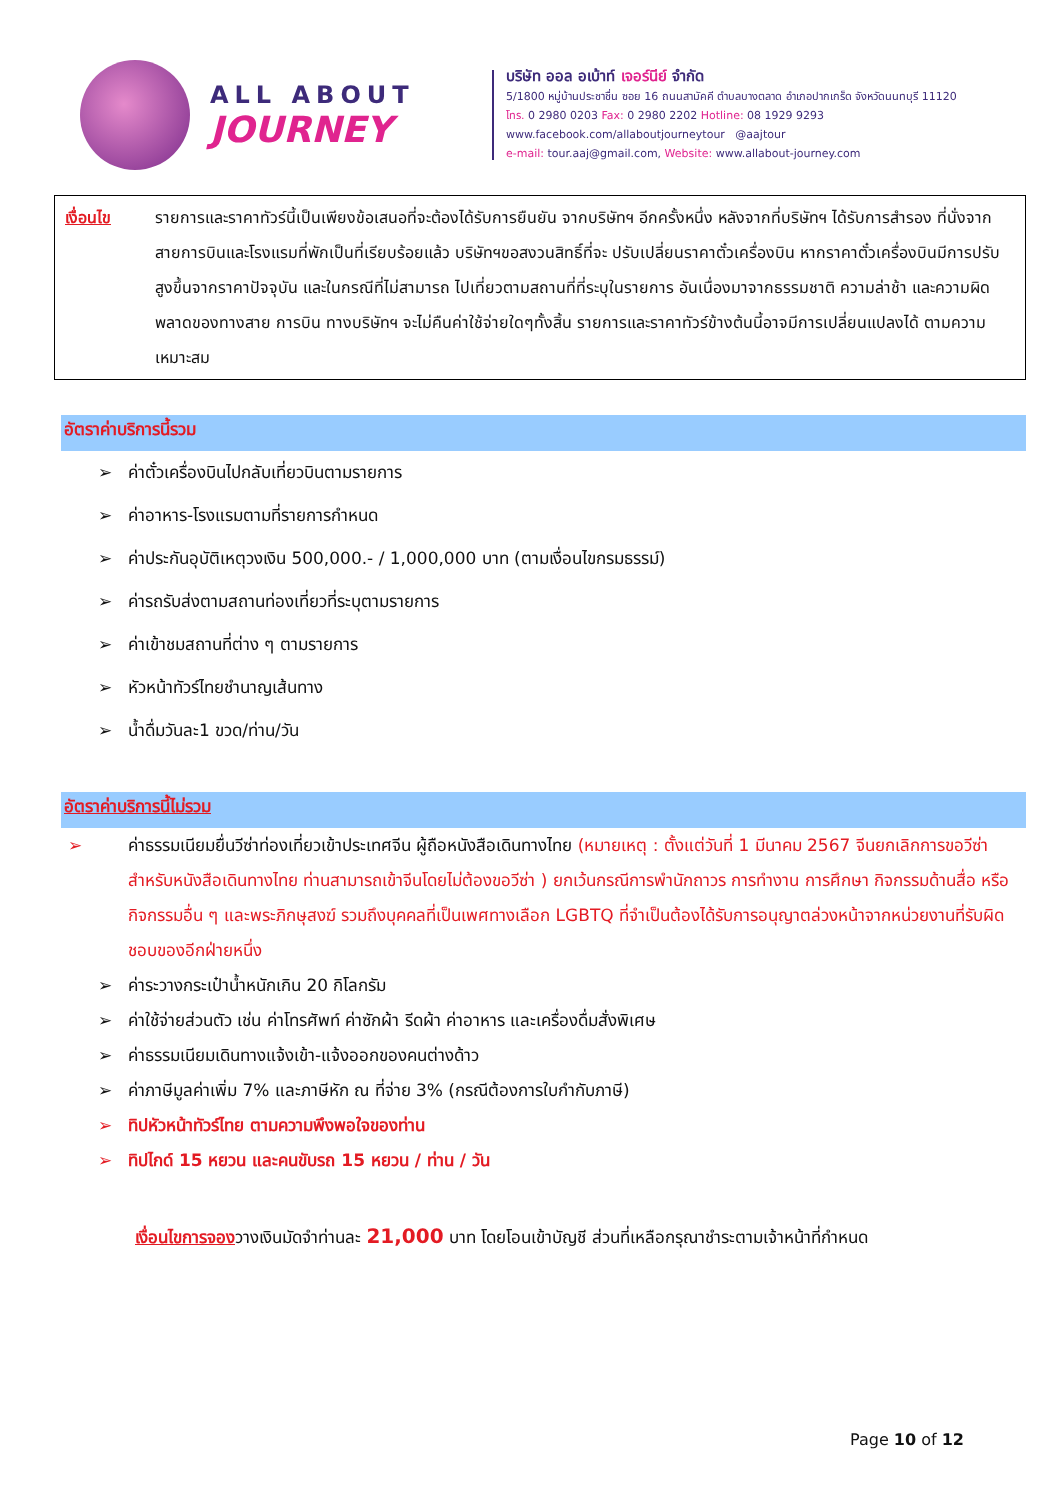ALL ABOUT
JOURNEY
บริษัท ออล อเบ้าท์ เจอร์นีย์ จำกัด
5/1800 หมู่บ้านประชาชื่น ซอย 16 ถนนสามัคคี ตำบลบางตลาด อำเภอปากเกร็ด จังหวัดนนทบุรี 11120
โทร. 0 2980 0203 Fax: 0 2980 2202 Hotline: 08 1929 9293
www.facebook.com/allaboutjourneytour @aajtour
e-mail: tour.aaj@gmail.com, Website: www.allabout-journey.com
เงื่อนไข รายการและราคาทัวร์นี้เป็นเพียงข้อเสนอที่จะต้องได้รับการยืนยัน จากบริษัทฯ อีกครั้งหนึ่ง หลังจากที่บริษัทฯ ได้รับการสำรอง ที่นั่งจากสายการบินและโรงแรมที่พักเป็นที่เรียบร้อยแล้ว บริษัทฯขอสงวนสิทธิ์ที่จะ ปรับเปลี่ยนราคาตั๋วเครื่องบิน หากราคาตั๋วเครื่องบินมีการปรับสูงขึ้นจากราคาปัจจุบัน และในกรณีที่ไม่สามารถ ไปเที่ยวตามสถานที่ที่ระบุในรายการ อันเนื่องมาจากธรรมชาติ ความล่าช้า และความผิดพลาดของทางสาย การบิน ทางบริษัทฯ จะไม่คืนค่าใช้จ่ายใดๆทั้งสิ้น รายการและราคาทัวร์ข้างต้นนี้อาจมีการเปลี่ยนแปลงได้ ตามความเหมาะสม
อัตราค่าบริการนี้รวม
➢ ค่าตั๋วเครื่องบินไปกลับเที่ยวบินตามรายการ
➢ ค่าอาหาร-โรงแรมตามที่รายการกำหนด
➢ ค่าประกันอุบัติเหตุวงเงิน 500,000.- / 1,000,000 บาท (ตามเงื่อนไขกรมธรรม์)
➢ ค่ารถรับส่งตามสถานท่องเที่ยวที่ระบุตามรายการ
➢ ค่าเข้าชมสถานที่ต่าง ๆ ตามรายการ
➢ หัวหน้าทัวร์ไทยชำนาญเส้นทาง
➢ น้ำดื่มวันละ1 ขวด/ท่าน/วัน
อัตราค่าบริการนี้ไม่รวม
➢ ค่าธรรมเนียมยื่นวีซ่าท่องเที่ยวเข้าประเทศจีน ผู้ถือหนังสือเดินทางไทย (หมายเหตุ : ตั้งแต่วันที่ 1 มีนาคม 2567 จีนยกเลิกการขอวีซ่าสำหรับหนังสือเดินทางไทย ท่านสามารถเข้าจีนโดยไม่ต้องขอวีซ่า ) ยกเว้นกรณีการพำนักถาวร การทำงาน การศึกษา กิจกรรมด้านสื่อ หรือกิจกรรมอื่น ๆ และพระภิกษุสงฆ์ รวมถึงบุคคลที่เป็นเพศทางเลือก LGBTQ ที่จำเป็นต้องได้รับการอนุญาตล่วงหน้าจากหน่วยงานที่รับผิดชอบของอีกฝ่ายหนึ่ง
➢ ค่าระวางกระเป๋าน้ำหนักเกิน 20 กิโลกรัม
➢ ค่าใช้จ่ายส่วนตัว เช่น ค่าโทรศัพท์ ค่าซักผ้า รีดผ้า ค่าอาหาร และเครื่องดื่มสั่งพิเศษ
➢ ค่าธรรมเนียมเดินทางแจ้งเข้า-แจ้งออกของคนต่างด้าว
➢ ค่าภาษีมูลค่าเพิ่ม 7% และภาษีหัก ณ ที่จ่าย 3% (กรณีต้องการใบกำกับภาษี)
➢ ทิปหัวหน้าทัวร์ไทย ตามความพึงพอใจของท่าน
➢ ทิปไกด์ 15 หยวน และคนขับรถ 15 หยวน / ท่าน / วัน
เงื่อนไขการจองวางเงินมัดจำท่านละ 21,000 บาท โดยโอนเข้าบัญชี ส่วนที่เหลือกรุณาชำระตามเจ้าหน้าที่กำหนด
Page 10 of 12